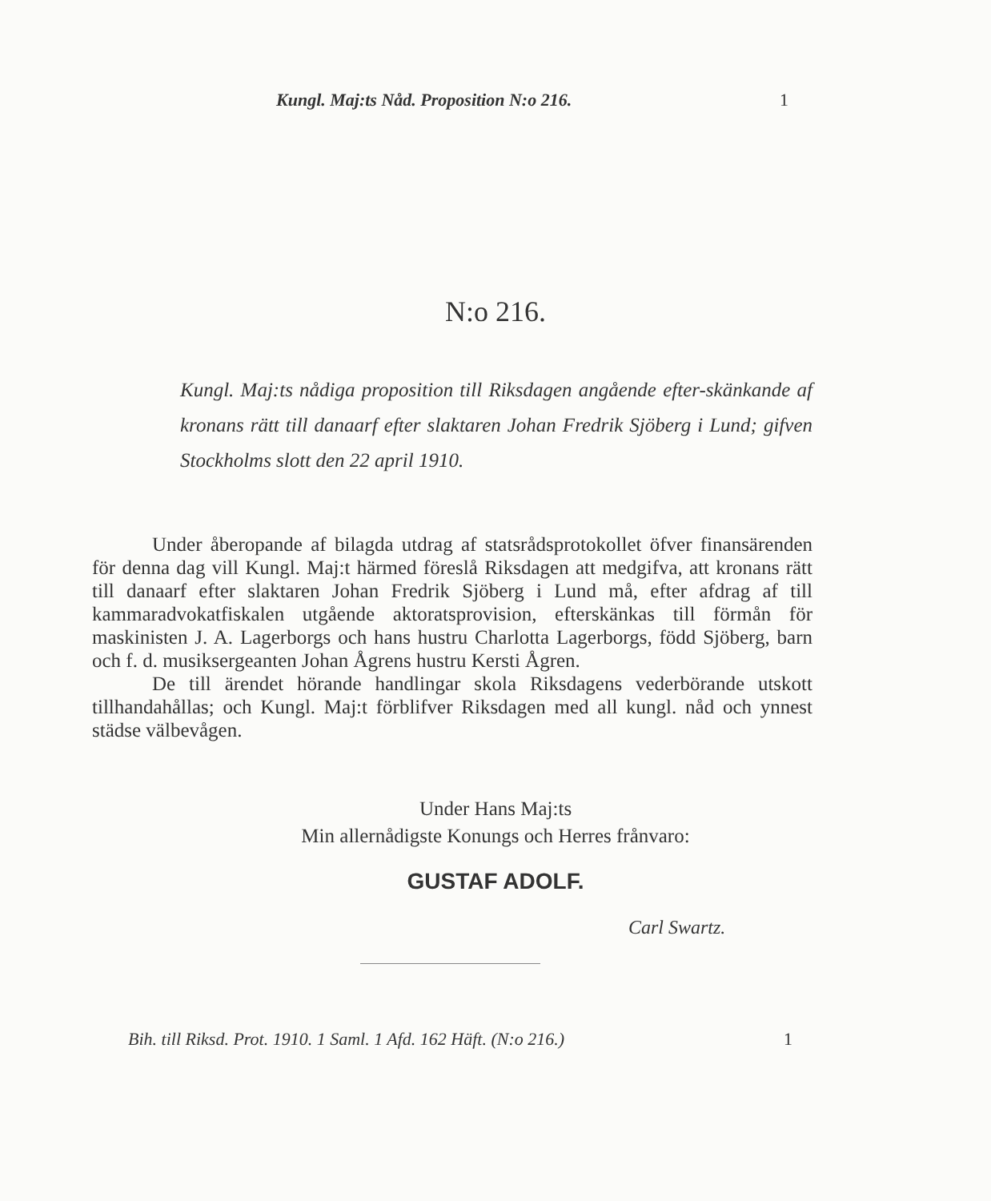Kungl. Maj:ts Nåd. Proposition N:o 216. 1
N:o 216.
Kungl. Maj:ts nådiga proposition till Riksdagen angående efter-skänkande af kronans rätt till danaarf efter slaktaren Johan Fredrik Sjöberg i Lund; gifven Stockholms slott den 22 april 1910.
Under åberopande af bilagda utdrag af statsrådsprotokollet öfver finansärenden för denna dag vill Kungl. Maj:t härmed föreslå Riksdagen att medgifva, att kronans rätt till danaarf efter slaktaren Johan Fredrik Sjöberg i Lund må, efter afdrag af till kammaradvokatfiskalen utgående aktoratsprovision, efterskänkas till förmån för maskinisten J. A. Lagerborgs och hans hustru Charlotta Lagerborgs, född Sjöberg, barn och f. d. musiksergeanten Johan Ågrens hustru Kersti Ågren.
De till ärendet hörande handlingar skola Riksdagens vederbörande utskott tillhandahållas; och Kungl. Maj:t förblifver Riksdagen med all kungl. nåd och ynnest städse välbevågen.
Under Hans Maj:ts
Min allernådigste Konungs och Herres frånvaro:
GUSTAF ADOLF.
Carl Swartz.
Bih. till Riksd. Prot. 1910. 1 Saml. 1 Afd. 162 Häft. (N:o 216.) 1